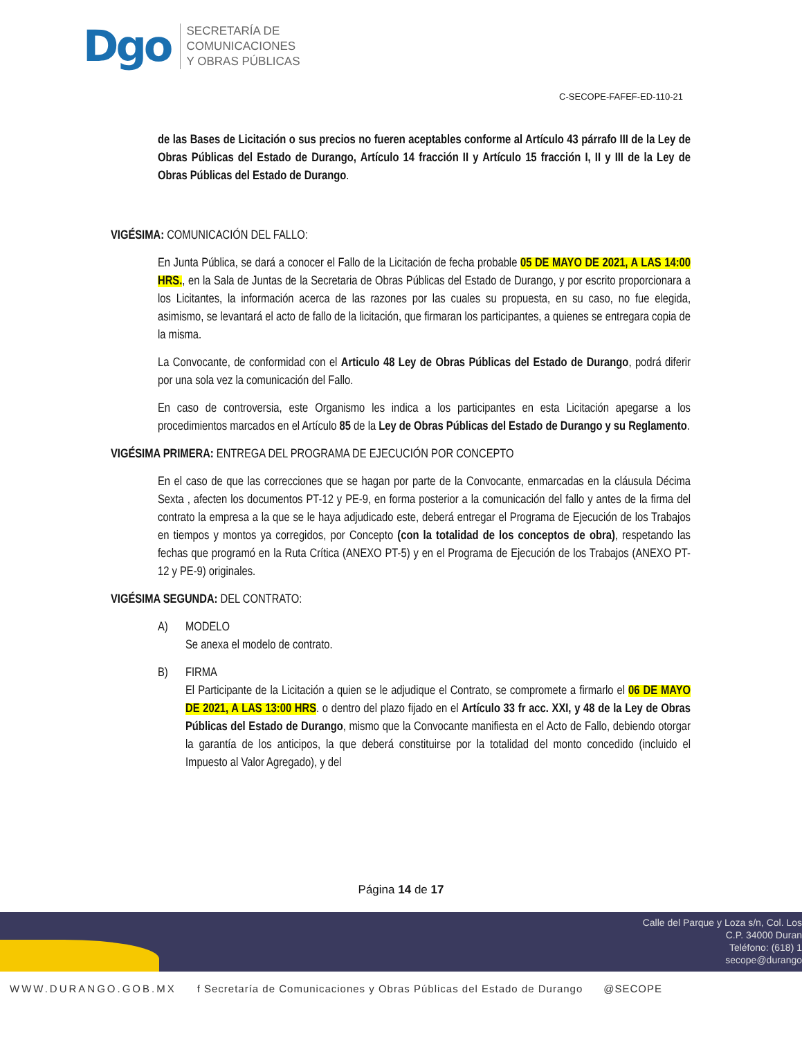Dgo
SECRETARÍA DE
COMUNICACIONES
Y OBRAS PÚBLICAS
C-SECOPE-FAFEF-ED-110-21
de las Bases de Licitación o sus precios no fueren aceptables conforme al Artículo 43 párrafo III de la Ley de Obras Públicas del Estado de Durango, Artículo 14 fracción II y Artículo 15 fracción I, II y III de la Ley de Obras Públicas del Estado de Durango.
VIGÉSIMA: COMUNICACIÓN DEL FALLO:
En Junta Pública, se dará a conocer el Fallo de la Licitación de fecha probable 05 DE MAYO DE 2021, A LAS 14:00 HRS., en la Sala de Juntas de la Secretaria de Obras Públicas del Estado de Durango, y por escrito proporcionara a los Licitantes, la información acerca de las razones por las cuales su propuesta, en su caso, no fue elegida, asimismo, se levantará el acto de fallo de la licitación, que firmaran los participantes, a quienes se entregara copia de la misma.
La Convocante, de conformidad con el Articulo 48 Ley de Obras Públicas del Estado de Durango, podrá diferir por una sola vez la comunicación del Fallo.
En caso de controversia, este Organismo les indica a los participantes en esta Licitación apegarse a los procedimientos marcados en el Artículo 85 de la Ley de Obras Públicas del Estado de Durango y su Reglamento.
VIGÉSIMA PRIMERA: ENTREGA DEL PROGRAMA DE EJECUCIÓN POR CONCEPTO
En el caso de que las correcciones que se hagan por parte de la Convocante, enmarcadas en la cláusula Décima Sexta , afecten los documentos PT-12 y PE-9, en forma posterior a la comunicación del fallo y antes de la firma del contrato la empresa a la que se le haya adjudicado este, deberá entregar el Programa de Ejecución de los Trabajos en tiempos y montos ya corregidos, por Concepto (con la totalidad de los conceptos de obra), respetando las fechas que programó en la Ruta Crítica (ANEXO PT-5) y en el Programa de Ejecución de los Trabajos (ANEXO PT-12 y PE-9) originales.
VIGÉSIMA SEGUNDA: DEL CONTRATO:
A) MODELO
Se anexa el modelo de contrato.
B) FIRMA
El Participante de la Licitación a quien se le adjudique el Contrato, se compromete a firmarlo el 06 DE MAYO DE 2021, A LAS 13:00 HRS. o dentro del plazo fijado en el Artículo 33 fr acc. XXI, y 48 de la Ley de Obras Públicas del Estado de Durango, mismo que la Convocante manifiesta en el Acto de Fallo, debiendo otorgar la garantía de los anticipos, la que deberá constituirse por la totalidad del monto concedido (incluido el Impuesto al Valor Agregado), y del
Página 14 de 17
Calle del Parque y Loza s/n, Col. Los
C.P. 34000 Duran
Teléfono: (618) 1
secope@durango
WWW.DURANGO.GOB.MX f Secretaría de Comunicaciones y Obras Públicas del Estado de Durango @SECOPE